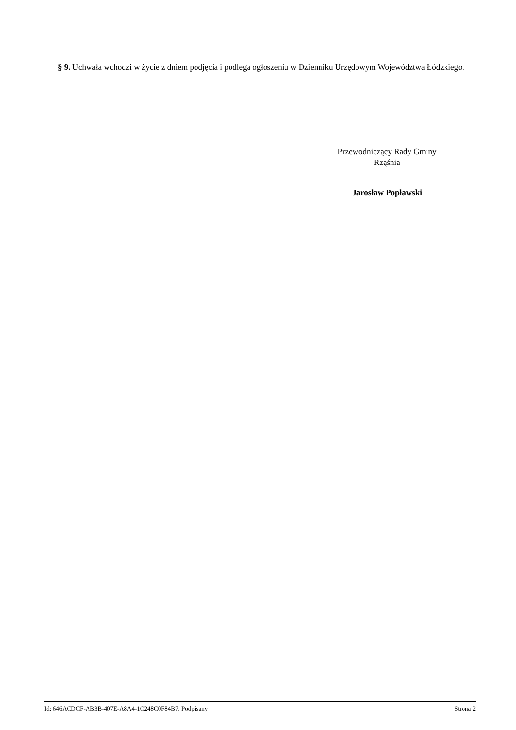§ 9. Uchwała wchodzi w życie z dniem podjęcia i podlega ogłoszeniu w Dzienniku Urzędowym Województwa Łódzkiego.
Przewodniczący Rady Gminy
Rząśnia
Jarosław Popławski
Id: 646ACDCF-AB3B-407E-A8A4-1C248C0F84B7. Podpisany Strona 2